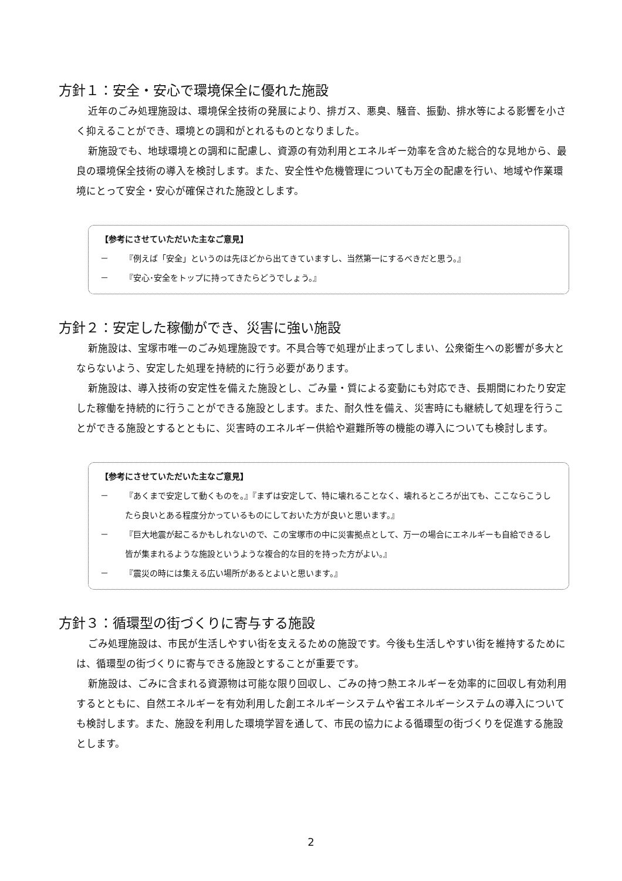方針１：安全・安心で環境保全に優れた施設
近年のごみ処理施設は、環境保全技術の発展により、排ガス、悪臭、騒音、振動、排水等による影響を小さく抑えることができ、環境との調和がとれるものとなりました。
新施設でも、地球環境との調和に配慮し、資源の有効利用とエネルギー効率を含めた総合的な見地から、最良の環境保全技術の導入を検討します。また、安全性や危機管理についても万全の配慮を行い、地域や作業環境にとって安全・安心が確保された施設とします。
【参考にさせていただいた主なご意見】
－ 『例えば「安全」というのは先ほどから出てきていますし、当然第一にするべきだと思う。』
－ 『安心･安全をトップに持ってきたらどうでしょう。』
方針２：安定した稼働ができ、災害に強い施設
新施設は、宝塚市唯一のごみ処理施設です。不具合等で処理が止まってしまい、公衆衛生への影響が多大とならないよう、安定した処理を持続的に行う必要があります。
新施設は、導入技術の安定性を備えた施設とし、ごみ量・質による変動にも対応でき、長期間にわたり安定した稼働を持続的に行うことができる施設とします。また、耐久性を備え、災害時にも継続して処理を行うことができる施設とするとともに、災害時のエネルギー供給や避難所等の機能の導入についても検討します。
【参考にさせていただいた主なご意見】
－ 『あくまで安定して動くものを。』『まずは安定して、特に壊れることなく、壊れるところが出ても、ここならこうしたら良いとある程度分かっているものにしておいた方が良いと思います。』
－ 『巨大地震が起こるかもしれないので、この宝塚市の中に災害拠点として、万一の場合にエネルギーも自給できるし皆が集まれるような施設というような複合的な目的を持った方がよい。』
－ 『震災の時には集える広い場所があるとよいと思います。』
方針３：循環型の街づくりに寄与する施設
ごみ処理施設は、市民が生活しやすい街を支えるための施設です。今後も生活しやすい街を維持するためには、循環型の街づくりに寄与できる施設とすることが重要です。
新施設は、ごみに含まれる資源物は可能な限り回収し、ごみの持つ熱エネルギーを効率的に回収し有効利用するとともに、自然エネルギーを有効利用した創エネルギーシステムや省エネルギーシステムの導入についても検討します。また、施設を利用した環境学習を通して、市民の協力による循環型の街づくりを促進する施設とします。
2